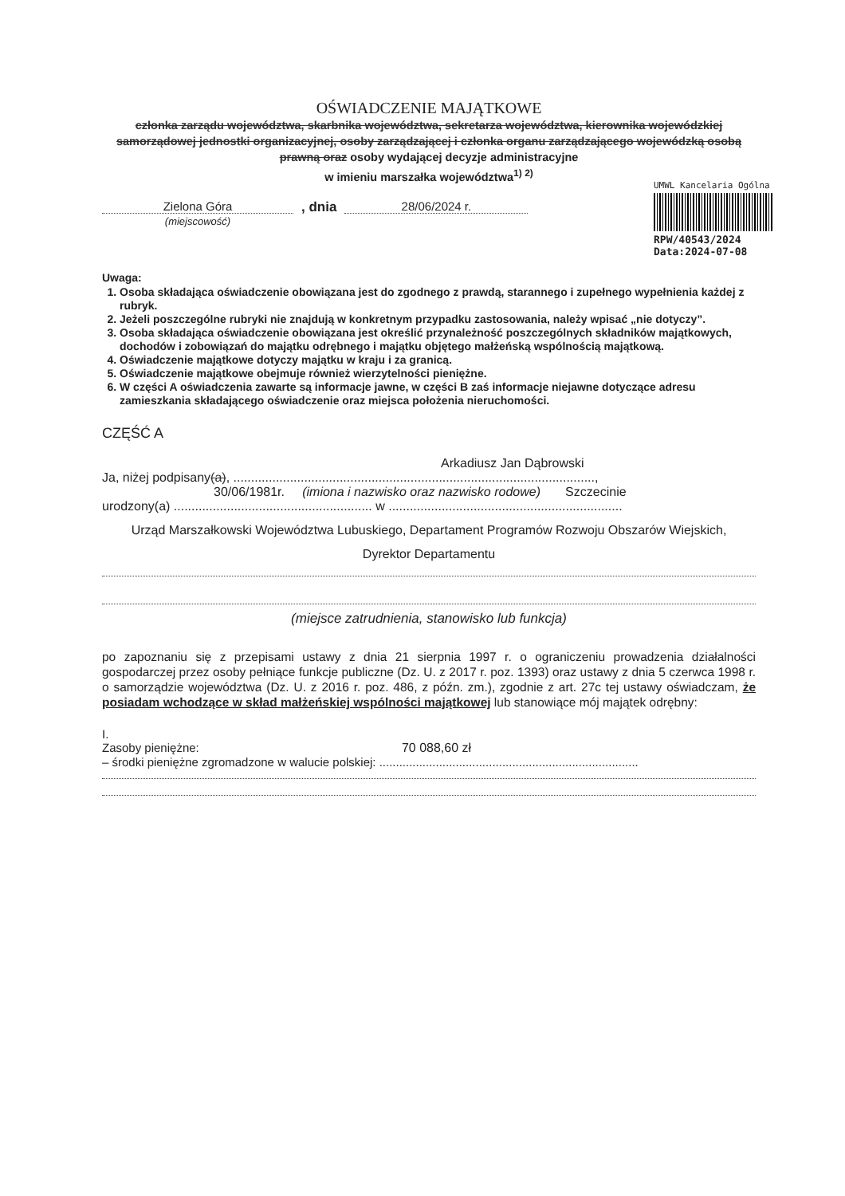OŚWIADCZENIE MAJĄTKOWE
członka zarządu województwa, skarbnika województwa, sekretarza województwa, kierownika wojewódzkiej samorządowej jednostki organizacyjnej, osoby zarządzającej i członka organu zarządzającego wojewódzką osobą prawną oraz osoby wydającej decyzje administracyjne
w imieniu marszałka województwa<sup>1) 2)</sup>
Zielona Góra
(miejscowość)
, dnia 28/06/2024 r.
UMWL Kancelaria Ogólna
RPW/40543/2024
Data:2024-07-08
Uwaga:
1. Osoba składająca oświadczenie obowiązana jest do zgodnego z prawdą, starannego i zupełnego wypełnienia każdej z rubryk.
2. Jeżeli poszczególne rubryki nie znajdują w konkretnym przypadku zastosowania, należy wpisać „nie dotyczy”.
3. Osoba składająca oświadczenie obowiązana jest określić przynależność poszczególnych składników majątkowych, dochodów i zobowiązań do majątku odrębnego i majątku objętego małżeńską wspólnością majątkową.
4. Oświadczenie majątkowe dotyczy majątku w kraju i za granicą.
5. Oświadczenie majątkowe obejmuje również wierzytelności pieniężne.
6. W części A oświadczenia zawarte są informacje jawne, w części B zaś informacje niejawne dotyczące adresu zamieszkania składającego oświadczenie oraz miejsca położenia nieruchomości.
CZĘŚĆ A
Arkadiusz Jan Dąbrowski
Ja, niżej podpisany(a), ......................................................................................................,
30/06/1981r. (imiona i nazwisko oraz nazwisko rodowe) Szczecinie
urodzony(a) ........................................................ w ..................................................................
Urząd Marszałkowski Województwa Lubuskiego, Departament Programów Rozwoju Obszarów Wiejskich,
Dyrektor Departamentu
(miejsce zatrudnienia, stanowisko lub funkcja)
po zapoznaniu się z przepisami ustawy z dnia 21 sierpnia 1997 r. o ograniczeniu prowadzenia działalności gospodarczej przez osoby pełniące funkcje publiczne (Dz. U. z 2017 r. poz. 1393) oraz ustawy z dnia 5 czerwca 1998 r. o samorządzie województwa (Dz. U. z 2016 r. poz. 486, z późn. zm.), zgodnie z art. 27c tej ustawy oświadczam, że posiadam wchodzące w skład małżeńskiej wspólności majątkowej lub stanowiące mój majątek odrębny:
I.
Zasoby pieniężne: 70 088,60 zł
– środki pieniężne zgromadzone w walucie polskiej: ..............................................................................